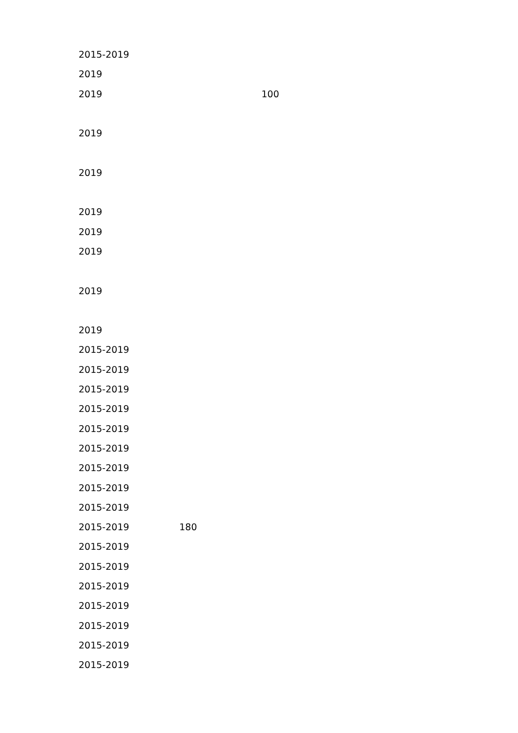2015-2019
2019
2019 100
2019
2019
2019
2019
2019
2019
2019
2015-2019
2015-2019
2015-2019
2015-2019
2015-2019
2015-2019
2015-2019
2015-2019
2015-2019
2015-2019 180
2015-2019
2015-2019
2015-2019
2015-2019
2015-2019
2015-2019
2015-2019